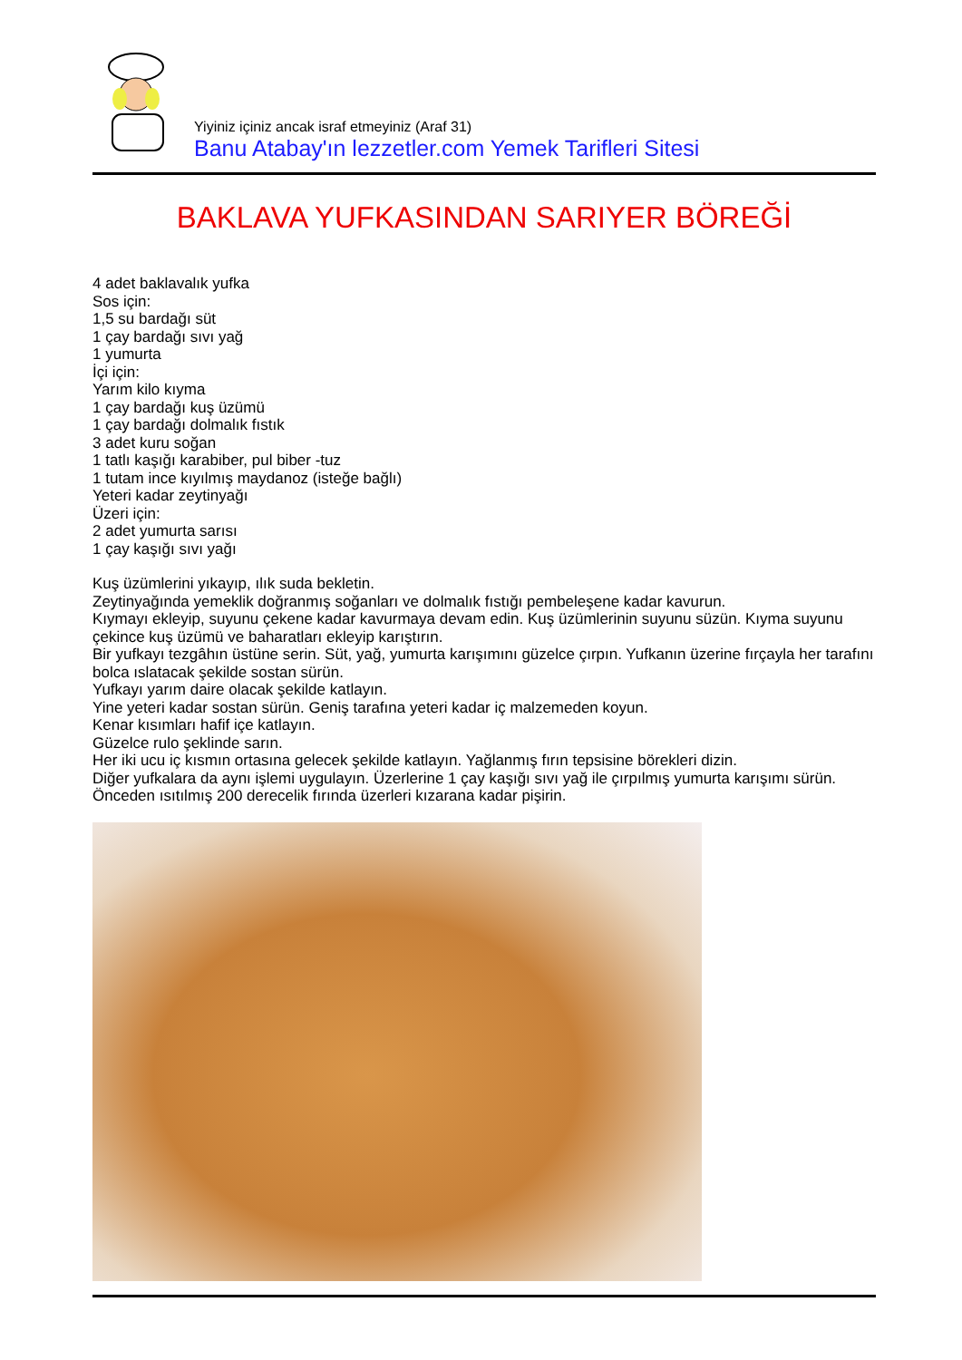Yiyiniz içiniz ancak israf etmeyiniz (Araf 31)
Banu Atabay'ın lezzetler.com Yemek Tarifleri Sitesi
BAKLAVA YUFKASINDAN SARIYER BÖREĞİ
4 adet baklavalık yufka
Sos için:
1,5 su bardağı süt
1 çay bardağı sıvı yağ
1 yumurta
İçi için:
Yarım kilo kıyma
1 çay bardağı kuş üzümü
1 çay bardağı dolmalık fıstık
3 adet kuru soğan
1 tatlı kaşığı karabiber, pul biber -tuz
1 tutam ince kıyılmış maydanoz (isteğe bağlı)
Yeteri kadar zeytinyağı
Üzeri için:
2 adet yumurta sarısı
1 çay kaşığı sıvı yağı
Kuş üzümlerini yıkayıp, ılık suda bekletin.
Zeytinyağında yemeklik doğranmış soğanları ve dolmalık fıstığı pembeleşene kadar kavurun.
Kıymayı ekleyip, suyunu çekene kadar kavurmaya devam edin. Kuş üzümlerinin suyunu süzün. Kıyma suyunu çekince kuş üzümü ve baharatları ekleyip karıştırın.
Bir yufkayı tezgâhın üstüne serin. Süt, yağ, yumurta karışımını güzelce çırpın. Yufkanın üzerine fırçayla her tarafını bolca ıslatacak şekilde sostan sürün.
Yufkayı yarım daire olacak şekilde katlayın.
Yine yeteri kadar sostan sürün. Geniş tarafına yeteri kadar iç malzemeden koyun.
Kenar kısımları hafif içe katlayın.
Güzelce rulo şeklinde sarın.
Her iki ucu iç kısmın ortasına gelecek şekilde katlayın. Yağlanmış fırın tepsisine börekleri dizin.
Diğer yufkalara da aynı işlemi uygulayın. Üzerlerine 1 çay kaşığı sıvı yağ ile çırpılmış yumurta karışımı sürün.
Önceden ısıtılmış 200 derecelik fırında üzerleri kızarana kadar pişirin.